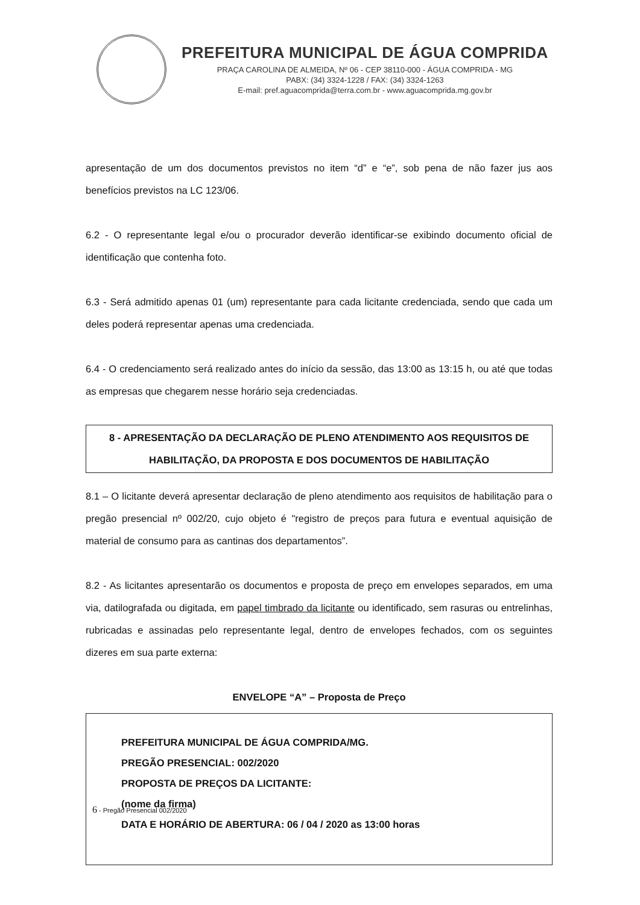PREFEITURA MUNICIPAL DE ÁGUA COMPRIDA
PRAÇA CAROLINA DE ALMEIDA, Nº 06 - CEP 38110-000 - ÁGUA COMPRIDA - MG
PABX: (34) 3324-1228 / FAX: (34) 3324-1263
E-mail: pref.aguacomprida@terra.com.br - www.aguacomprida.mg.gov.br
apresentação de um dos documentos previstos no item “d” e “e”, sob pena de não fazer jus aos benefícios previstos na LC 123/06.
6.2 - O representante legal e/ou o procurador deverão identificar-se exibindo documento oficial de identificação que contenha foto.
6.3 - Será admitido apenas 01 (um) representante para cada licitante credenciada, sendo que cada um deles poderá representar apenas uma credenciada.
6.4 - O credenciamento será realizado antes do início da sessão, das 13:00 as 13:15 h, ou até que todas as empresas que chegarem nesse horário seja credenciadas.
8 - APRESENTAÇÃO DA DECLARAÇÃO DE PLENO ATENDIMENTO AOS REQUISITOS DE HABILITAÇÃO, DA PROPOSTA E DOS DOCUMENTOS DE HABILITAÇÃO
8.1 – O licitante deverá apresentar declaração de pleno atendimento aos requisitos de habilitação para o pregão presencial nº 002/20, cujo objeto é "registro de preços para futura e eventual aquisição de material de consumo para as cantinas dos departamentos”.
8.2 - As licitantes apresentarão os documentos e proposta de preço em envelopes separados, em uma via, datilografada ou digitada, em papel timbrado da licitante ou identificado, sem rasuras ou entrelinhas, rubricadas e assinadas pelo representante legal, dentro de envelopes fechados, com os seguintes dizeres em sua parte externa:
ENVELOPE “A” – Proposta de Preço
PREFEITURA MUNICIPAL DE ÁGUA COMPRIDA/MG.
PREGÃO PRESENCIAL: 002/2020
PROPOSTA DE PREÇOS DA LICITANTE:
(nome da firma)
DATA E HORÁRIO DE ABERTURA: 06 / 04 / 2020 as 13:00 horas
6 - Pregão Presencial 002/2020